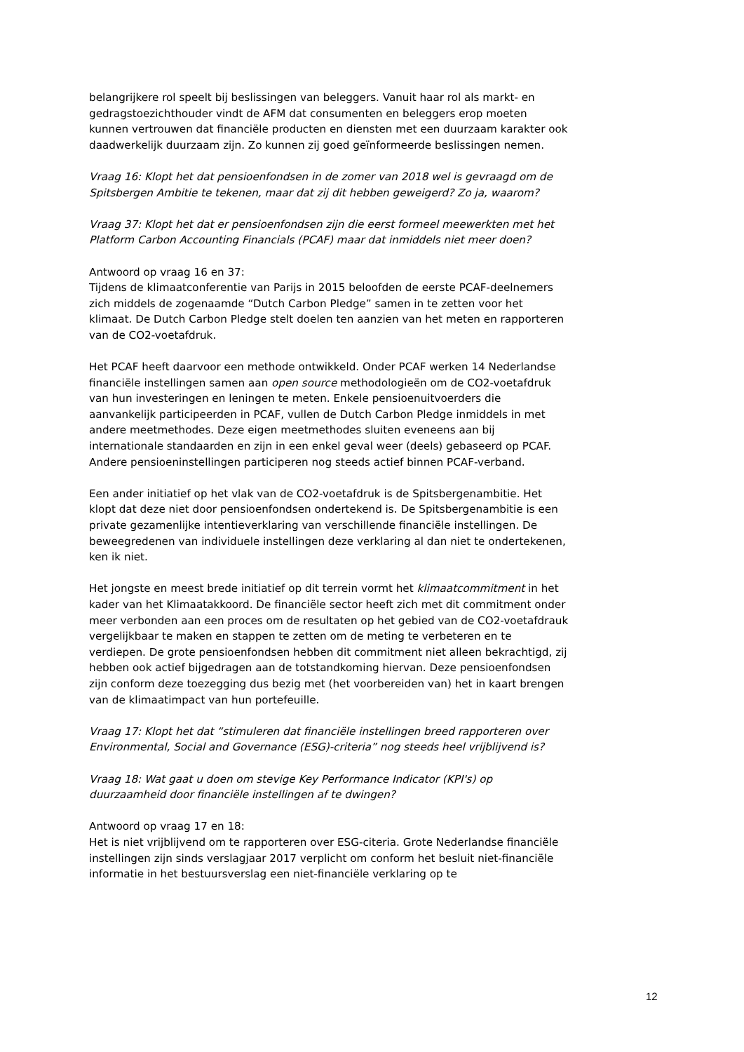belangrijkere rol speelt bij beslissingen van beleggers. Vanuit haar rol als markt- en gedragstoezichthouder vindt de AFM dat consumenten en beleggers erop moeten kunnen vertrouwen dat financiële producten en diensten met een duurzaam karakter ook daadwerkelijk duurzaam zijn. Zo kunnen zij goed geïnformeerde beslissingen nemen.
Vraag 16: Klopt het dat pensioenfondsen in de zomer van 2018 wel is gevraagd om de Spitsbergen Ambitie te tekenen, maar dat zij dit hebben geweigerd? Zo ja, waarom?
Vraag 37: Klopt het dat er pensioenfondsen zijn die eerst formeel meewerkten met het Platform Carbon Accounting Financials (PCAF) maar dat inmiddels niet meer doen?
Antwoord op vraag 16 en 37:
Tijdens de klimaatconferentie van Parijs in 2015 beloofden de eerste PCAF-deelnemers zich middels de zogenaamde “Dutch Carbon Pledge” samen in te zetten voor het klimaat. De Dutch Carbon Pledge stelt doelen ten aanzien van het meten en rapporteren van de CO2-voetafdruk.
Het PCAF heeft daarvoor een methode ontwikkeld. Onder PCAF werken 14 Nederlandse financiële instellingen samen aan open source methodologieën om de CO2-voetafdruk van hun investeringen en leningen te meten. Enkele pensioenuitvoerders die aanvankelijk participeerden in PCAF, vullen de Dutch Carbon Pledge inmiddels in met andere meetmethodes. Deze eigen meetmethodes sluiten eveneens aan bij internationale standaarden en zijn in een enkel geval weer (deels) gebaseerd op PCAF. Andere pensioeninstellingen participeren nog steeds actief binnen PCAF-verband.
Een ander initiatief op het vlak van de CO2-voetafdruk is de Spitsbergenambitie. Het klopt dat deze niet door pensioenfondsen ondertekend is. De Spitsbergenambitie is een private gezamenlijke intentieverklaring van verschillende financiële instellingen. De beweegredenen van individuele instellingen deze verklaring al dan niet te ondertekenen, ken ik niet.
Het jongste en meest brede initiatief op dit terrein vormt het klimaatcommitment in het kader van het Klimaatakkoord. De financiële sector heeft zich met dit commitment onder meer verbonden aan een proces om de resultaten op het gebied van de CO2-voetafdrauk vergelijkbaar te maken en stappen te zetten om de meting te verbeteren en te verdiepen. De grote pensioenfondsen hebben dit commitment niet alleen bekrachtigd, zij hebben ook actief bijgedragen aan de totstandkoming hiervan. Deze pensioenfondsen zijn conform deze toezegging dus bezig met (het voorbereiden van) het in kaart brengen van de klimaatimpact van hun portefeuille.
Vraag 17: Klopt het dat “stimuleren dat financiële instellingen breed rapporteren over Environmental, Social and Governance (ESG)-criteria” nog steeds heel vrijblijvend is?
Vraag 18: Wat gaat u doen om stevige Key Performance Indicator (KPI's) op duurzaamheid door financiële instellingen af te dwingen?
Antwoord op vraag 17 en 18:
Het is niet vrijblijvend om te rapporteren over ESG-citeria. Grote Nederlandse financiële instellingen zijn sinds verslagjaar 2017 verplicht om conform het besluit niet-financiële informatie in het bestuursverslag een niet-financiële verklaring op te
12